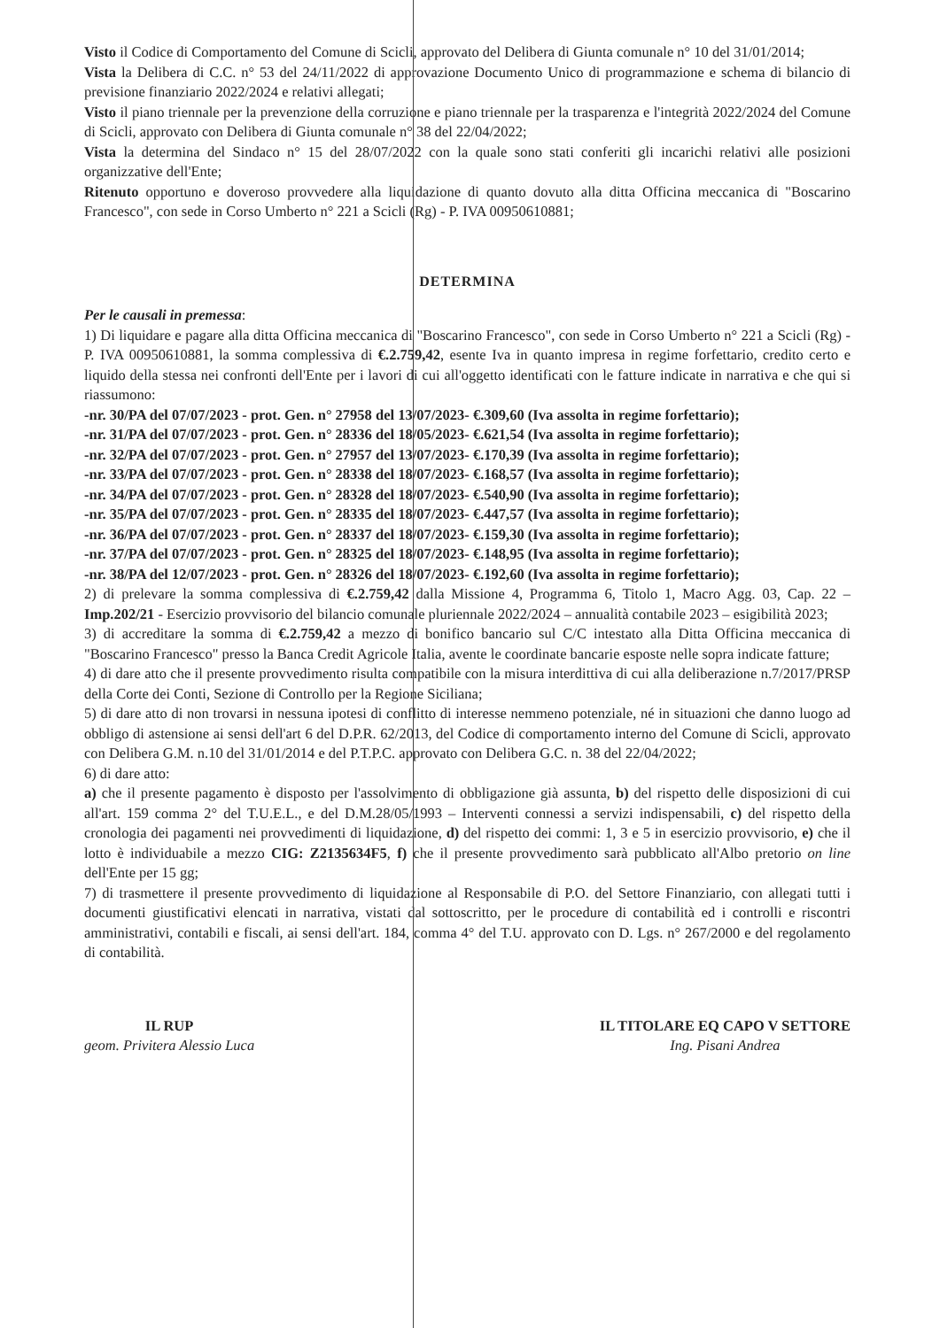Visto il Codice di Comportamento del Comune di Scicli, approvato del Delibera di Giunta comunale n° 10 del 31/01/2014;
Vista la Delibera di C.C. n° 53 del 24/11/2022 di approvazione Documento Unico di programmazione e schema di bilancio di previsione finanziario 2022/2024 e relativi allegati;
Visto il piano triennale per la prevenzione della corruzione e piano triennale per la trasparenza e l'integrità 2022/2024 del Comune di Scicli, approvato con Delibera di Giunta comunale n° 38 del 22/04/2022;
Vista la determina del Sindaco n° 15 del 28/07/2022 con la quale sono stati conferiti gli incarichi relativi alle posizioni organizzative dell'Ente;
Ritenuto opportuno e doveroso provvedere alla liquidazione di quanto dovuto alla ditta Officina meccanica di "Boscarino Francesco", con sede in Corso Umberto n° 221 a Scicli (Rg) - P. IVA 00950610881;
DETERMINA
Per le causali in premessa:
1) Di liquidare e pagare alla ditta Officina meccanica di "Boscarino Francesco", con sede in Corso Umberto n° 221 a Scicli (Rg) - P. IVA 00950610881, la somma complessiva di €.2.759,42, esente Iva in quanto impresa in regime forfettario, credito certo e liquido della stessa nei confronti dell'Ente per i lavori di cui all'oggetto identificati con le fatture indicate in narrativa e che qui si riassumono:
-nr. 30/PA del 07/07/2023 - prot. Gen. n° 27958 del 13/07/2023- €.309,60 (Iva assolta in regime forfettario);
-nr. 31/PA del 07/07/2023 - prot. Gen. n° 28336 del 18/05/2023- €.621,54 (Iva assolta in regime forfettario);
-nr. 32/PA del 07/07/2023 - prot. Gen. n° 27957 del 13/07/2023- €.170,39 (Iva assolta in regime forfettario);
-nr. 33/PA del 07/07/2023 - prot. Gen. n° 28338 del 18/07/2023- €.168,57 (Iva assolta in regime forfettario);
-nr. 34/PA del 07/07/2023 - prot. Gen. n° 28328 del 18/07/2023- €.540,90 (Iva assolta in regime forfettario);
-nr. 35/PA del 07/07/2023 - prot. Gen. n° 28335 del 18/07/2023- €.447,57 (Iva assolta in regime forfettario);
-nr. 36/PA del 07/07/2023 - prot. Gen. n° 28337 del 18/07/2023- €.159,30 (Iva assolta in regime forfettario);
-nr. 37/PA del 07/07/2023 - prot. Gen. n° 28325 del 18/07/2023- €.148,95 (Iva assolta in regime forfettario);
-nr. 38/PA del 12/07/2023 - prot. Gen. n° 28326 del 18/07/2023- €.192,60 (Iva assolta in regime forfettario);
2) di prelevare la somma complessiva di €.2.759,42 dalla Missione 4, Programma 6, Titolo 1, Macro Agg. 03, Cap. 22 – Imp.202/21 - Esercizio provvisorio del bilancio comunale pluriennale 2022/2024 – annualità contabile 2023 – esigibilità 2023;
3) di accreditare la somma di €.2.759,42 a mezzo di bonifico bancario sul C/C intestato alla Ditta Officina meccanica di "Boscarino Francesco" presso la Banca Credit Agricole Italia, avente le coordinate bancarie esposte nelle sopra indicate fatture;
4) di dare atto che il presente provvedimento risulta compatibile con la misura interdittiva di cui alla deliberazione n.7/2017/PRSP della Corte dei Conti, Sezione di Controllo per la Regione Siciliana;
5) di dare atto di non trovarsi in nessuna ipotesi di conflitto di interesse nemmeno potenziale, né in situazioni che danno luogo ad obbligo di astensione ai sensi dell'art 6 del D.P.R. 62/2013, del Codice di comportamento interno del Comune di Scicli, approvato con Delibera G.M. n.10 del 31/01/2014 e del P.T.P.C. approvato con Delibera G.C. n. 38 del 22/04/2022;
6) di dare atto:
a) che il presente pagamento è disposto per l'assolvimento di obbligazione già assunta, b) del rispetto delle disposizioni di cui all'art. 159 comma 2° del T.U.E.L., e del D.M.28/05/1993 – Interventi connessi a servizi indispensabili, c) del rispetto della cronologia dei pagamenti nei provvedimenti di liquidazione, d) del rispetto dei commi: 1, 3 e 5 in esercizio provvisorio, e) che il lotto è individuabile a mezzo CIG: Z2135634F5, f) che il presente provvedimento sarà pubblicato all'Albo pretorio on line dell'Ente per 15 gg;
7) di trasmettere il presente provvedimento di liquidazione al Responsabile di P.O. del Settore Finanziario, con allegati tutti i documenti giustificativi elencati in narrativa, vistati dal sottoscritto, per le procedure di contabilità ed i controlli e riscontri amministrativi, contabili e fiscali, ai sensi dell'art. 184, comma 4° del T.U. approvato con D. Lgs. n° 267/2000 e del regolamento di contabilità.
IL RUP
geom. Privitera Alessio Luca
IL TITOLARE EQ CAPO V SETTORE
Ing. Pisani Andrea